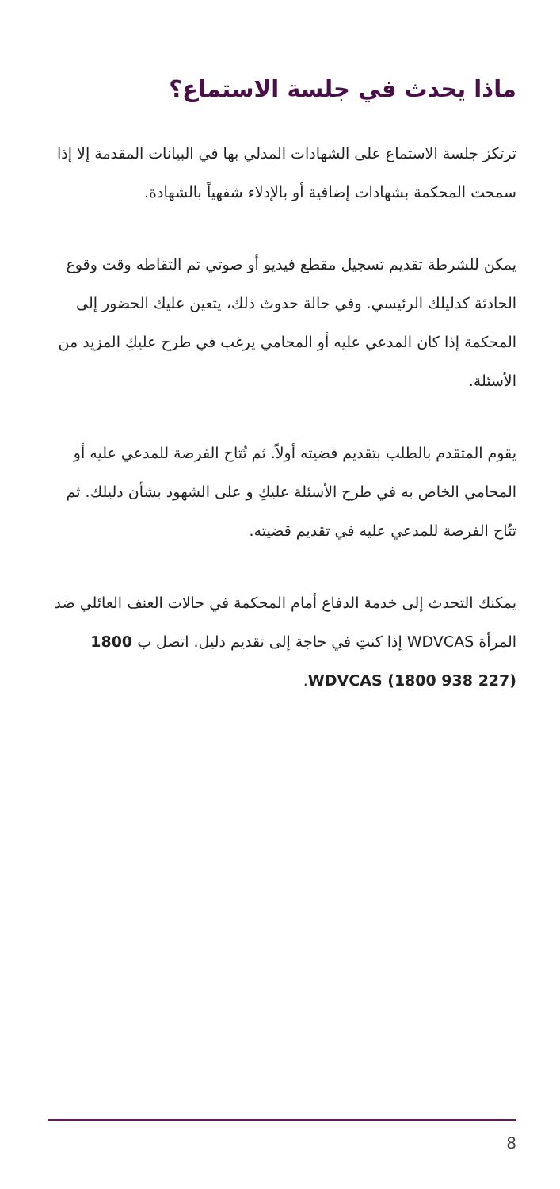ماذا يحدث في جلسة الاستماع؟
ترتكز جلسة الاستماع على الشهادات المدلي بها في البيانات المقدمة إلا إذا سمحت المحكمة بشهادات إضافية أو بالإدلاء شفهياً بالشهادة.
يمكن للشرطة تقديم تسجيل مقطع فيديو أو صوتي تم التقاطه وقت وقوع الحادثة كدليلك الرئيسي. وفي حالة حدوث ذلك، يتعين عليك الحضور إلى المحكمة إذا كان المدعي عليه أو المحامي يرغب في طرح عليكِ المزيد من الأسئلة.
يقوم المتقدم بالطلب بتقديم قضيته أولاً. ثم تُتاح الفرصة للمدعي عليه أو المحامي الخاص به في طرح الأسئلة عليكِ و على الشهود بشأن دليلك. ثم تتُاح الفرصة للمدعي عليه في تقديم قضيته.
يمكنك التحدث إلى خدمة الدفاع أمام المحكمة في حالات العنف العائلي ضد المرأة WDVCAS إذا كنتِ في حاجة إلى تقديم دليل. اتصل ب 1800 WDVCAS (1800 938 227).
8